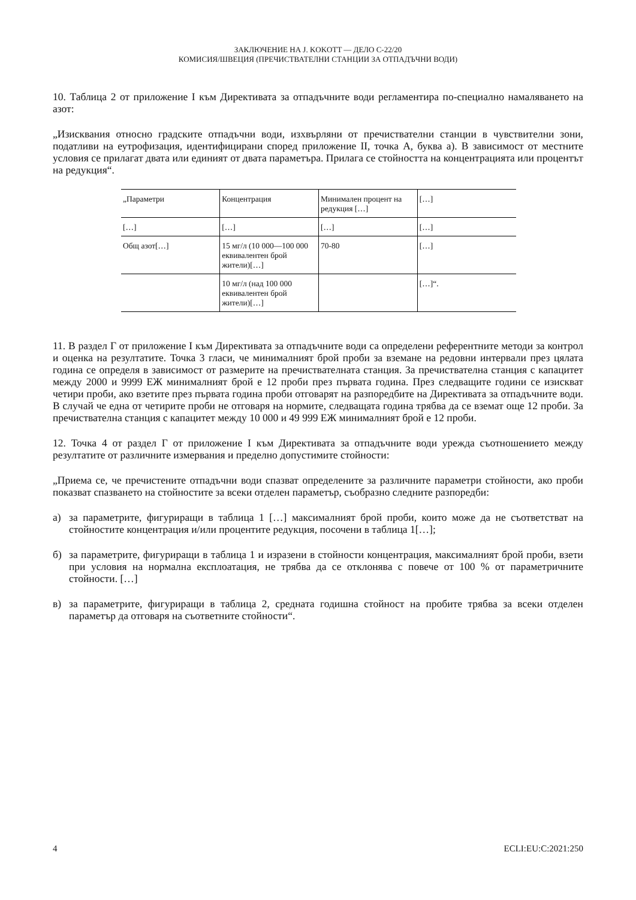ЗАКЛЮЧЕНИЕ НА J. KOKOTT — ДЕЛО C-22/20
КОМИСИЯ/ШВЕЦИЯ (ПРЕЧИСТВАТЕЛНИ СТАНЦИИ ЗА ОТПАДЪЧНИ ВОДИ)
10. Таблица 2 от приложение I към Директивата за отпадъчните води регламентира по-специално намаляването на азот:
„Изисквания относно градските отпадъчни води, изхвърляни от пречиствателни станции в чувствителни зони, податливи на еутрофизация, идентифицирани според приложение II, точка А, буква а). В зависимост от местните условия се прилагат двата или единият от двата параметъра. Прилага се стойността на концентрацията или процентът на редукция“.
| „Параметри | Концентрация | Минимален процент на редукция […] | […] |
| […] | […] | […] | […] |
| Общ азот[…] | 15 мг/л (10 000—100 000 еквивалентен брой жители)[…] | 70-80 | […] |
| | 10 мг/л (над 100 000 еквивалентен брой жители)[…] | | […]“. |
11. В раздел Г от приложение I към Директивата за отпадъчните води са определени референтните методи за контрол и оценка на резултатите. Точка 3 гласи, че минималният брой проби за вземане на редовни интервали през цялата година се определя в зависимост от размерите на пречиствателната станция. За пречиствателна станция с капацитет между 2000 и 9999 ЕЖ минималният брой е 12 проби през първата година. През следващите години се изискват четири проби, ако взетите през първата година проби отговарят на разпоредбите на Директивата за отпадъчните води. В случай че една от четирите проби не отговаря на нормите, следващата година трябва да се вземат още 12 проби. За пречиствателна станция с капацитет между 10 000 и 49 999 ЕЖ минималният брой е 12 проби.
12. Точка 4 от раздел Г от приложение I към Директивата за отпадъчните води урежда съотношението между резултатите от различните измервания и пределно допустимите стойности:
„Приема се, че пречистените отпадъчни води спазват определените за различните параметри стойности, ако проби показват спазването на стойностите за всеки отделен параметър, съобразно следните разпоредби:
а) за параметрите, фигуриращи в таблица 1 […] максималният брой проби, които може да не съответстват на стойностите концентрация и/или процентите редукция, посочени в таблица 1[…];
б) за параметрите, фигуриращи в таблица 1 и изразени в стойности концентрация, максималният брой проби, взети при условия на нормална експлоатация, не трябва да се отклонява с повече от 100 % от параметричните стойности. […]
в) за параметрите, фигуриращи в таблица 2, средната годишна стойност на пробите трябва за всеки отделен параметър да отговаря на съответните стойности“.
4 ECLI:EU:C:2021:250